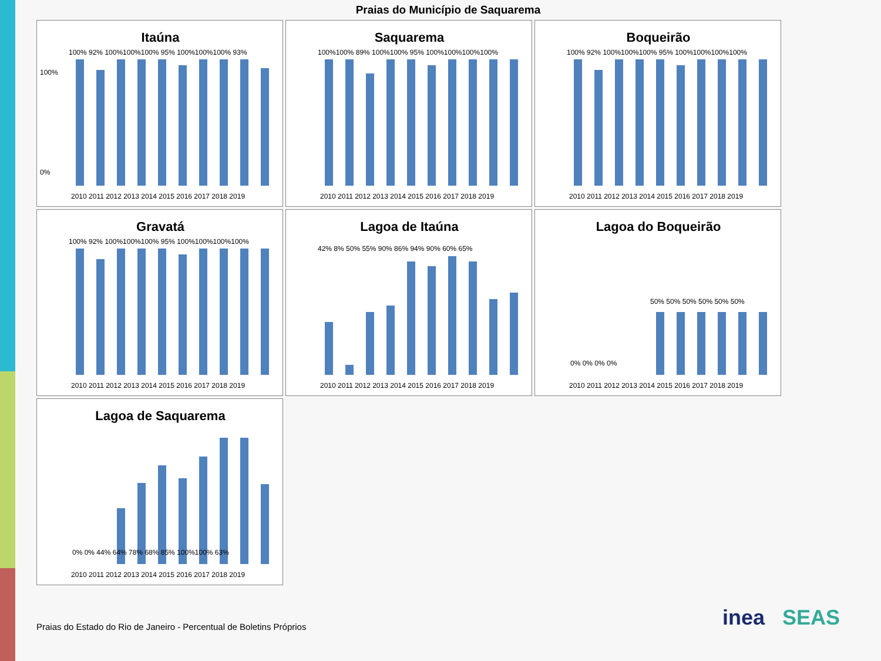Praias do Município de Saquarema
Itaúna
100%
0%
100% 92% 100%100%100% 95% 100%100%100% 93%
2010 2011 2012 2013 2014 2015 2016 2017 2018 2019
Saquarema
100%100% 89% 100%100% 95% 100%100%100%100%
2010 2011 2012 2013 2014 2015 2016 2017 2018 2019
Boqueirão
100% 92% 100%100%100% 95% 100%100%100%100%
2010 2011 2012 2013 2014 2015 2016 2017 2018 2019
Gravatá
100% 92% 100%100%100% 95% 100%100%100%100%
2010 2011 2012 2013 2014 2015 2016 2017 2018 2019
Lagoa de Itaúna
42% 8% 50% 55% 90% 86% 94% 90% 60% 65%
2010 2011 2012 2013 2014 2015 2016 2017 2018 2019
Lagoa do Boqueirão
0% 0% 0% 0%
50% 50% 50% 50% 50% 50%
2010 2011 2012 2013 2014 2015 2016 2017 2018 2019
Lagoa de Saquarema
0% 0% 44% 64% 78% 68% 85% 100%100% 63%
2010 2011 2012 2013 2014 2015 2016 2017 2018 2019
Praias do Estado do Rio de Janeiro - Percentual de Boletins Próprios
inea SEAS